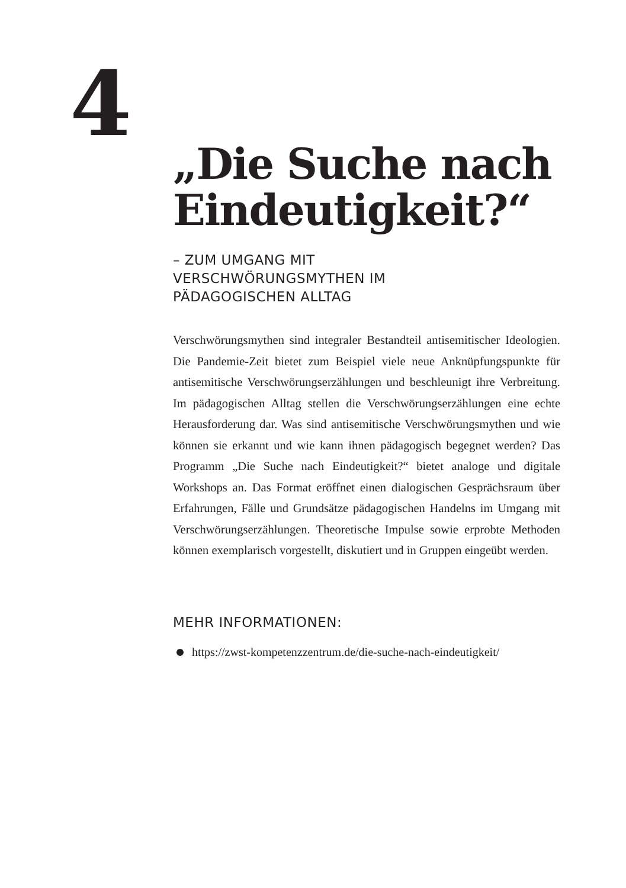4
„Die Suche nach Eindeutigkeit?“
– ZUM UMGANG MIT
VERSCHWÖRUNGSMYTHEN IM
PÄDAGOGISCHEN ALLTAG
Verschwörungsmythen sind integraler Bestandteil antisemitischer Ideologien. Die Pandemie-Zeit bietet zum Beispiel viele neue Anknüpfungspunkte für antisemitische Verschwörungserzählungen und beschleunigt ihre Verbreitung. Im pädagogischen Alltag stellen die Verschwörungserzählungen eine echte Herausforderung dar. Was sind antisemitische Verschwörungsmythen und wie können sie erkannt und wie kann ihnen pädagogisch begegnet werden? Das Programm „Die Suche nach Eindeutigkeit?“ bietet analoge und digitale Workshops an. Das Format eröffnet einen dialogischen Gesprächsraum über Erfahrungen, Fälle und Grundsätze pädagogischen Handelns im Umgang mit Verschwörungserzählungen. Theoretische Impulse sowie erprobte Methoden können exemplarisch vorgestellt, diskutiert und in Gruppen eingeübt werden.
MEHR INFORMATIONEN:
https://zwst-kompetenzzentrum.de/die-suche-nach-eindeutigkeit/